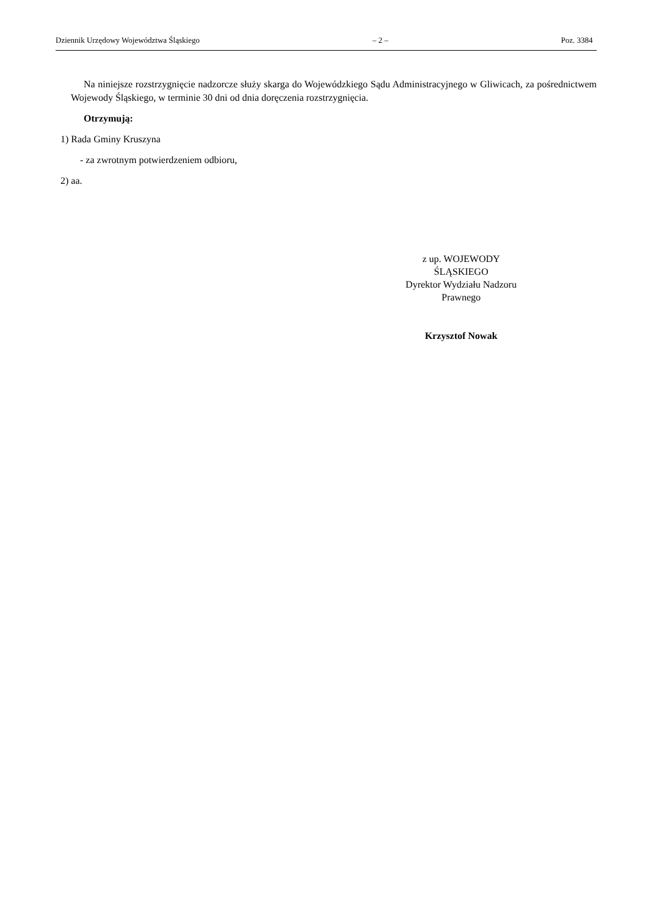Dziennik Urzędowy Województwa Śląskiego – 2 – Poz. 3384
Na niniejsze rozstrzygnięcie nadzorcze służy skarga do Wojewódzkiego Sądu Administracyjnego w Gliwicach, za pośrednictwem Wojewody Śląskiego, w terminie 30 dni od dnia doręczenia rozstrzygnięcia.
Otrzymują:
1) Rada Gminy Kruszyna
- za zwrotnym potwierdzeniem odbioru,
2) aa.
z up. WOJEWODY
ŚLĄSKIEGO
Dyrektor Wydziału Nadzoru
Prawnego
Krzysztof Nowak